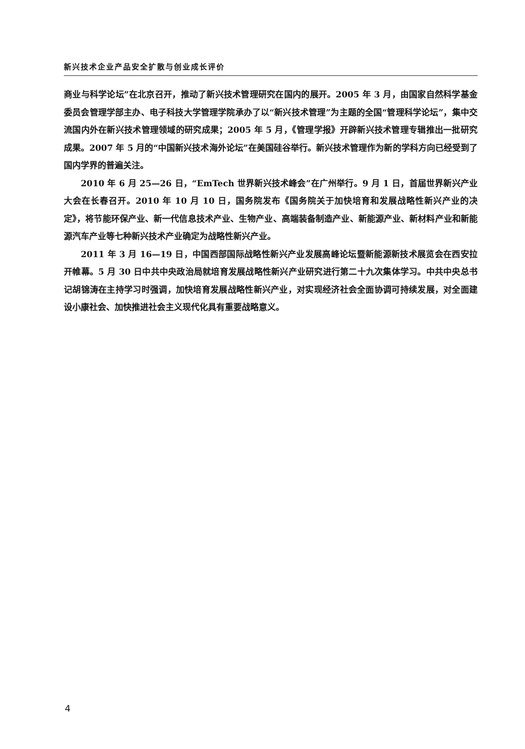新兴技术企业产品安全扩散与创业成长评价
商业与科学论坛”在北京召开，推动了新兴技术管理研究在国内的展开。2005 年 3 月，由国家自然科学基金委员会管理学部主办、电子科技大学管理学院承办了以“新兴技术管理”为主题的全国“管理科学论坛”，集中交流国内外在新兴技术管理领域的研究成果；2005 年 5 月，《管理学报》开辟新兴技术管理专辑推出一批研究成果。2007 年 5 月的“中国新兴技术海外论坛”在美国硅谷举行。新兴技术管理作为新的学科方向已经受到了国内学界的普遍关注。
2010 年 6 月 25—26 日，“EmTech 世界新兴技术峰会”在广州举行。9 月 1 日，首届世界新兴产业大会在长春召开。2010 年 10 月 10 日，国务院发布《国务院关于加快培育和发展战略性新兴产业的决定》，将节能环保产业、新一代信息技术产业、生物产业、高端装备制造产业、新能源产业、新材料产业和新能源汽车产业等七种新兴技术产业确定为战略性新兴产业。
2011 年 3 月 16—19 日，中国西部国际战略性新兴产业发展高峰论坛暨新能源新技术展览会在西安拉开帷幕。5 月 30 日中共中央政治局就培育发展战略性新兴产业研究进行第二十九次集体学习。中共中央总书记胡锦涛在主持学习时强调，加快培育发展战略性新兴产业，对实现经济社会全面协调可持续发展，对全面建设小康社会、加快推进社会主义现代化具有重要战略意义。
4